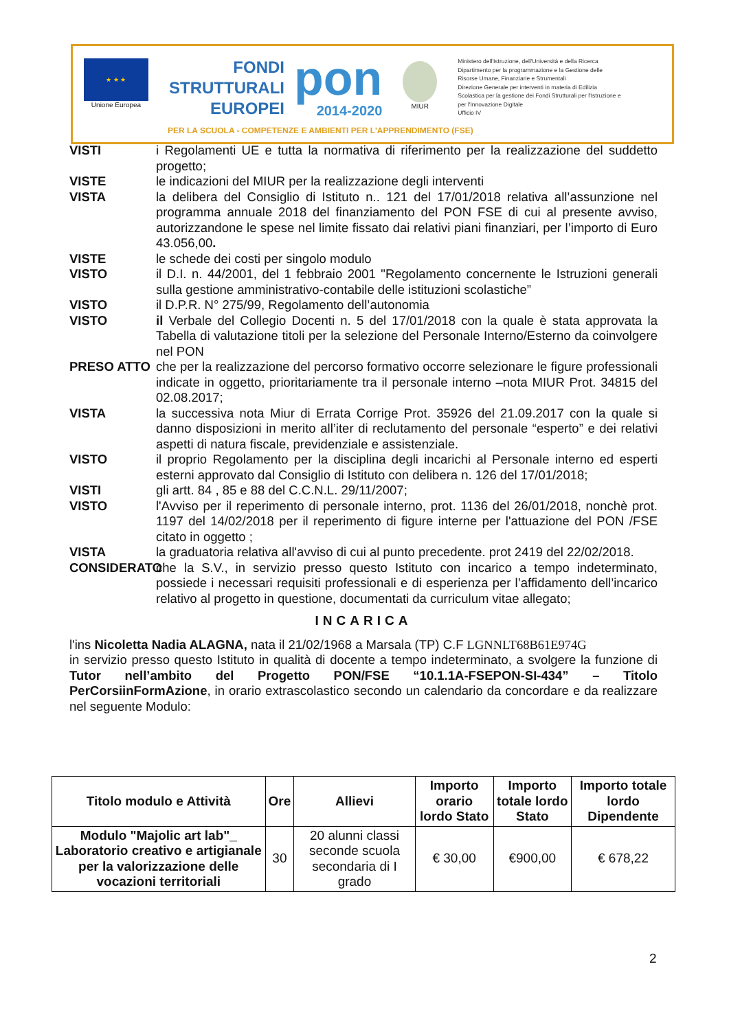★ ★ ★
Unione Europea
FONDI
STRUTTURALI
EUROPEI
pon
2014-2020
MIUR
Ministero dell'Istruzione, dell'Università e della Ricerca
Dipartimento per la programmazione e la Gestione delle Risorse Umane, Finanziarie e Strumentali
Direzione Generale per interventi in materia di Edilizia Scolastica per la gestione dei Fondi Strutturali per l'Istruzione e per l'Innovazione Digitale
Ufficio IV
PER LA SCUOLA - COMPETENZE E AMBIENTI PER L'APPRENDIMENTO (FSE)
VISTI i Regolamenti UE e tutta la normativa di riferimento per la realizzazione del suddetto progetto;
VISTE le indicazioni del MIUR per la realizzazione degli interventi
VISTA la delibera del Consiglio di Istituto n.. 121 del 17/01/2018 relativa all’assunzione nel programma annuale 2018 del finanziamento del PON FSE di cui al presente avviso, autorizzandone le spese nel limite fissato dai relativi piani finanziari, per l’importo di Euro 43.056,00.
VISTE le schede dei costi per singolo modulo
VISTO il D.I. n. 44/2001, del 1 febbraio 2001 "Regolamento concernente le Istruzioni generali sulla gestione amministrativo-contabile delle istituzioni scolastiche”
VISTO il D.P.R. N° 275/99, Regolamento dell’autonomia
VISTO il Verbale del Collegio Docenti n. 5 del 17/01/2018 con la quale è stata approvata la Tabella di valutazione titoli per la selezione del Personale Interno/Esterno da coinvolgere nel PON
PRESO ATTO che per la realizzazione del percorso formativo occorre selezionare le figure professionali indicate in oggetto, prioritariamente tra il personale interno –nota MIUR Prot. 34815 del 02.08.2017;
VISTA la successiva nota Miur di Errata Corrige Prot. 35926 del 21.09.2017 con la quale si danno disposizioni in merito all’iter di reclutamento del personale “esperto” e dei relativi aspetti di natura fiscale, previdenziale e assistenziale.
VISTO il proprio Regolamento per la disciplina degli incarichi al Personale interno ed esperti esterni approvato dal Consiglio di Istituto con delibera n. 126 del 17/01/2018;
VISTI gli artt. 84 , 85 e 88 del C.C.N.L. 29/11/2007;
VISTO l'Avviso per il reperimento di personale interno, prot. 1136 del 26/01/2018, nonchè prot. 1197 del 14/02/2018 per il reperimento di figure interne per l'attuazione del PON /FSE citato in oggetto ;
VISTA la graduatoria relativa all'avviso di cui al punto precedente. prot 2419 del 22/02/2018.
CONSIDERATO che la S.V., in servizio presso questo Istituto con incarico a tempo indeterminato, possiede i necessari requisiti professionali e di esperienza per l’affidamento dell’incarico relativo al progetto in questione, documentati da curriculum vitae allegato;
INCARICA
l'ins Nicoletta Nadia ALAGNA, nata il 21/02/1968 a Marsala (TP) C.F LGNNLT68B61E974G
in servizio presso questo Istituto in qualità di docente a tempo indeterminato, a svolgere la funzione di Tutor nell’ambito del Progetto PON/FSE “10.1.1A-FSEPON-SI-434” – Titolo PerCorsiinFormAzione, in orario extrascolastico secondo un calendario da concordare e da realizzare nel seguente Modulo:
| Titolo modulo e Attività | Ore | Allievi | Importo orario lordo Stato | Importo totale lordo Stato | Importo totale lordo Dipendente |
| --- | --- | --- | --- | --- | --- |
| Modulo "Majolic art lab"_ Laboratorio creativo e artigianale per la valorizzazione delle vocazioni territoriali | 30 | 20 alunni classi seconde scuola secondaria di I grado | € 30,00 | €900,00 | € 678,22 |
2